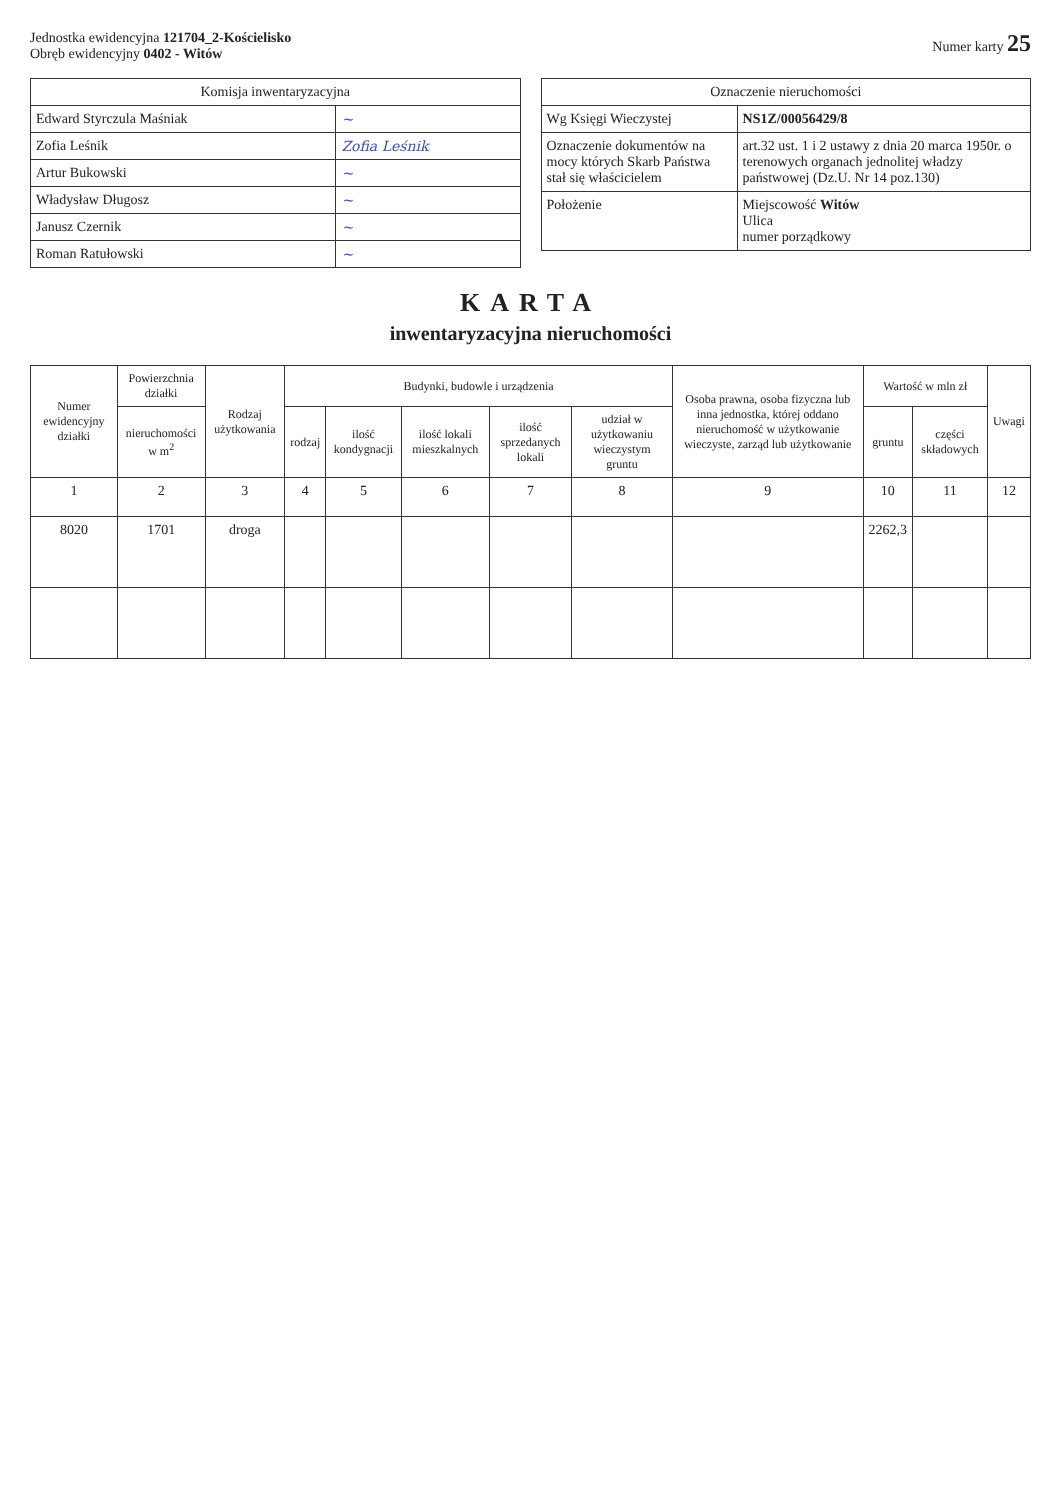Jednostka ewidencyjna 121704_2-Kościelisko
Obręb ewidencyjny 0402 - Witów
Numer karty 25
| Komisja inwentaryzacyjna | |
| --- | --- |
| Edward Styrczula Maśniak | ~ |
| Zofia Leśnik | Zofia Leśnik |
| Artur Bukowski | ~ |
| Władysław Długosz | ~ |
| Janusz Czernik | ~ |
| Roman Ratułowski | ~ |
| Oznaczenie nieruchomości | |
| --- | --- |
| Wg Księgi Wieczystej | NS1Z/00056429/8 |
| Oznaczenie dokumentów na mocy których Skarb Państwa stał się właścicielem | art.32 ust. 1 i 2 ustawy z dnia 20 marca 1950r. o terenowych organach jednolitej władzy państwowej (Dz.U. Nr 14 poz.130) |
| Położenie | Miejscowość Witów Ulica numer porządkowy |
KARTA
inwentaryzacyjna nieruchomości
| Numer ewidencyjny działki | Powierzchnia działki | Rodzaj użytkowania | Budynki, budowle i urządzenia | | | | | Osoba prawna, osoba fizyczna lub inna jednostka, której oddano nieruchomość w użytkowanie wieczyste, zarząd lub użytkowanie | Wartość w mln zł | | Uwagi |
| --- | --- | --- | --- | --- | --- | --- | --- | --- | --- | --- | --- |
| | nieruchomości w m<sup>2</sup> | | rodzaj | ilość kondygnacji | ilość lokali mieszkalnych | ilość sprzedanych lokali | udział w użytkowaniu wieczystym gruntu | | gruntu | części składowych | |
| 1 | 2 | 3 | 4 | 5 | 6 | 7 | 8 | 9 | 10 | 11 | 12 |
| 8020 | 1701 | droga | | | | | | | 2262,3 | | |